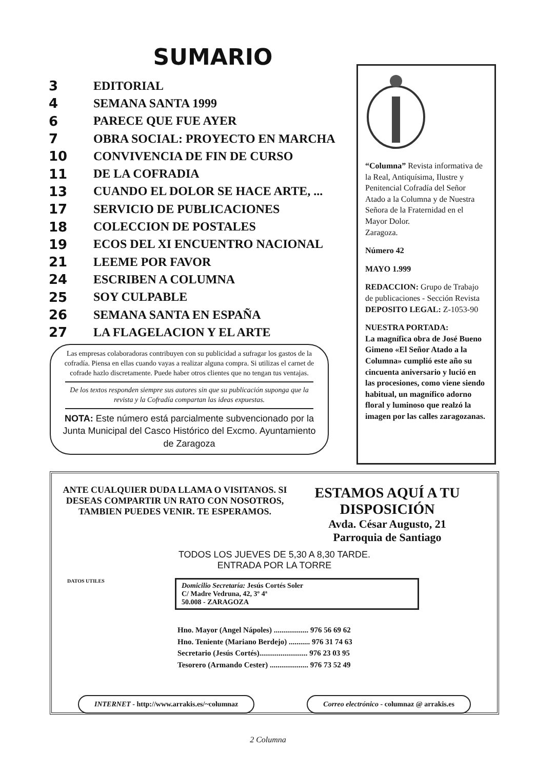SUMARIO
3 EDITORIAL
4 SEMANA SANTA 1999
6 PARECE QUE FUE AYER
7 OBRA SOCIAL: PROYECTO EN MARCHA
10 CONVIVENCIA DE FIN DE CURSO
11 DE LA COFRADIA
13 CUANDO EL DOLOR SE HACE ARTE, ...
17 SERVICIO DE PUBLICACIONES
18 COLECCION DE POSTALES
19 ECOS DEL XI ENCUENTRO NACIONAL
21 LEEME POR FAVOR
24 ESCRIBEN A COLUMNA
25 SOY CULPABLE
26 SEMANA SANTA EN ESPAÑA
27 LA FLAGELACION Y EL ARTE
Las empresas colaboradoras contribuyen con su publicidad a sufragar los gastos de la cofradía. Piensa en ellas cuando vayas a realizar alguna compra. Si utilizas el carnet de cofrade hazlo discretamente. Puede haber otros clientes que no tengan tus ventajas.
De los textos responden siempre sus autores sin que su publicación suponga que la revista y la Cofradía compartan las ideas expuestas.
NOTA: Este número está parcialmente subvencionado por la Junta Municipal del Casco Histórico del Excmo. Ayuntamiento de Zaragoza
“Columna” Revista informativa de la Real, Antiquísima, Ilustre y Penitencial Cofradía del Señor Atado a la Columna y de Nuestra Señora de la Fraternidad en el Mayor Dolor.
Zaragoza.
Número 42
MAYO 1.999
REDACCION: Grupo de Trabajo de publicaciones - Sección Revista
DEPOSITO LEGAL: Z-1053-90
NUESTRA PORTADA:
La magnífica obra de José Bueno Gimeno «El Señor Atado a la Columna» cumplió este año su cincuenta aniversario y lució en las procesiones, como viene siendo habitual, un magnífico adorno floral y luminoso que realzó la imagen por las calles zaragozanas.
ANTE CUALQUIER DUDA LLAMA O VISITANOS. SI DESEAS COMPARTIR UN RATO CON NOSOTROS, TAMBIEN PUEDES VENIR. TE ESPERAMOS.
ESTAMOS AQUÍ A TU DISPOSICIÓN
Avda. César Augusto, 21
Parroquia de Santiago
TODOS LOS JUEVES DE 5,30 A 8,30 TARDE.
ENTRADA POR LA TORRE
DATOS UTILES
Domicilio Secretaría: Jesús Cortés Soler
C/ Madre Vedruna, 42, 3º 4ª
50.008 - ZARAGOZA
Hno. Mayor (Angel Nápoles) .................. 976 56 69 62
Hno. Teniente (Mariano Berdejo) ........... 976 31 74 63
Secretario (Jesús Cortés)......................... 976 23 03 95
Tesorero (Armando Cester) .................... 976 73 52 49
INTERNET - http://www.arrakis.es/~columnaz
Correo electrónico - columnaz @ arrakis.es
2 Columna